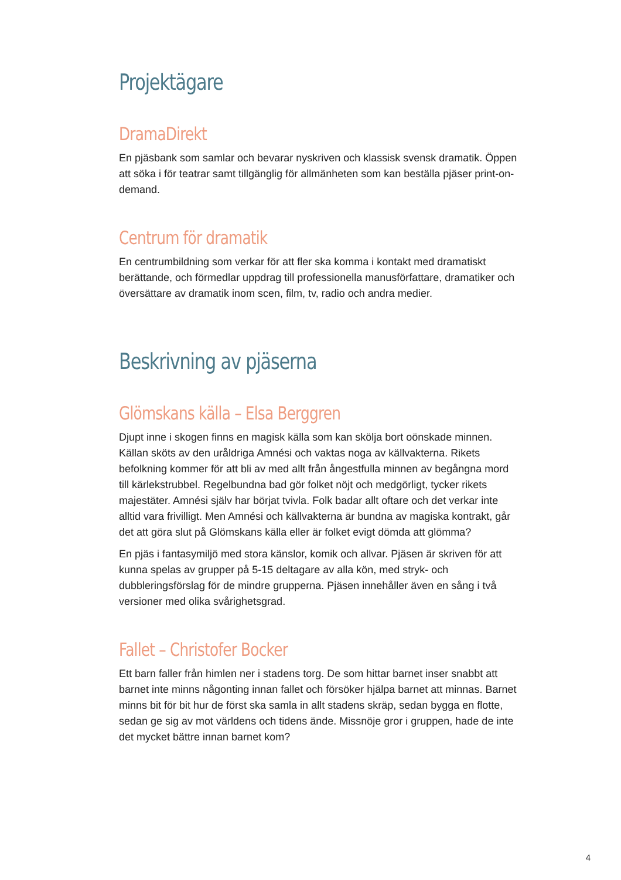Projektägare
DramaDirekt
En pjäsbank som samlar och bevarar nyskriven och klassisk svensk dramatik. Öppen att söka i för teatrar samt tillgänglig för allmänheten som kan beställa pjäser print-on-demand.
Centrum för dramatik
En centrumbildning som verkar för att fler ska komma i kontakt med dramatiskt berättande, och förmedlar uppdrag till professionella manusförfattare, dramatiker och översättare av dramatik inom scen, film, tv, radio och andra medier.
Beskrivning av pjäserna
Glömskans källa – Elsa Berggren
Djupt inne i skogen finns en magisk källa som kan skölja bort oönskade minnen. Källan sköts av den uråldriga Amnési och vaktas noga av källvakterna. Rikets befolkning kommer för att bli av med allt från ångestfulla minnen av begångna mord till kärlekstrubbel. Regelbundna bad gör folket nöjt och medgörligt, tycker rikets majestäter. Amnési själv har börjat tvivla. Folk badar allt oftare och det verkar inte alltid vara frivilligt. Men Amnési och källvakterna är bundna av magiska kontrakt, går det att göra slut på Glömskans källa eller är folket evigt dömda att glömma?
En pjäs i fantasymiljö med stora känslor, komik och allvar. Pjäsen är skriven för att kunna spelas av grupper på 5-15 deltagare av alla kön, med stryk- och dubbleringsförslag för de mindre grupperna. Pjäsen innehåller även en sång i två versioner med olika svårighetsgrad.
Fallet – Christofer Bocker
Ett barn faller från himlen ner i stadens torg. De som hittar barnet inser snabbt att barnet inte minns någonting innan fallet och försöker hjälpa barnet att minnas. Barnet minns bit för bit hur de först ska samla in allt stadens skräp, sedan bygga en flotte, sedan ge sig av mot världens och tidens ände. Missnöje gror i gruppen, hade de inte det mycket bättre innan barnet kom?
4